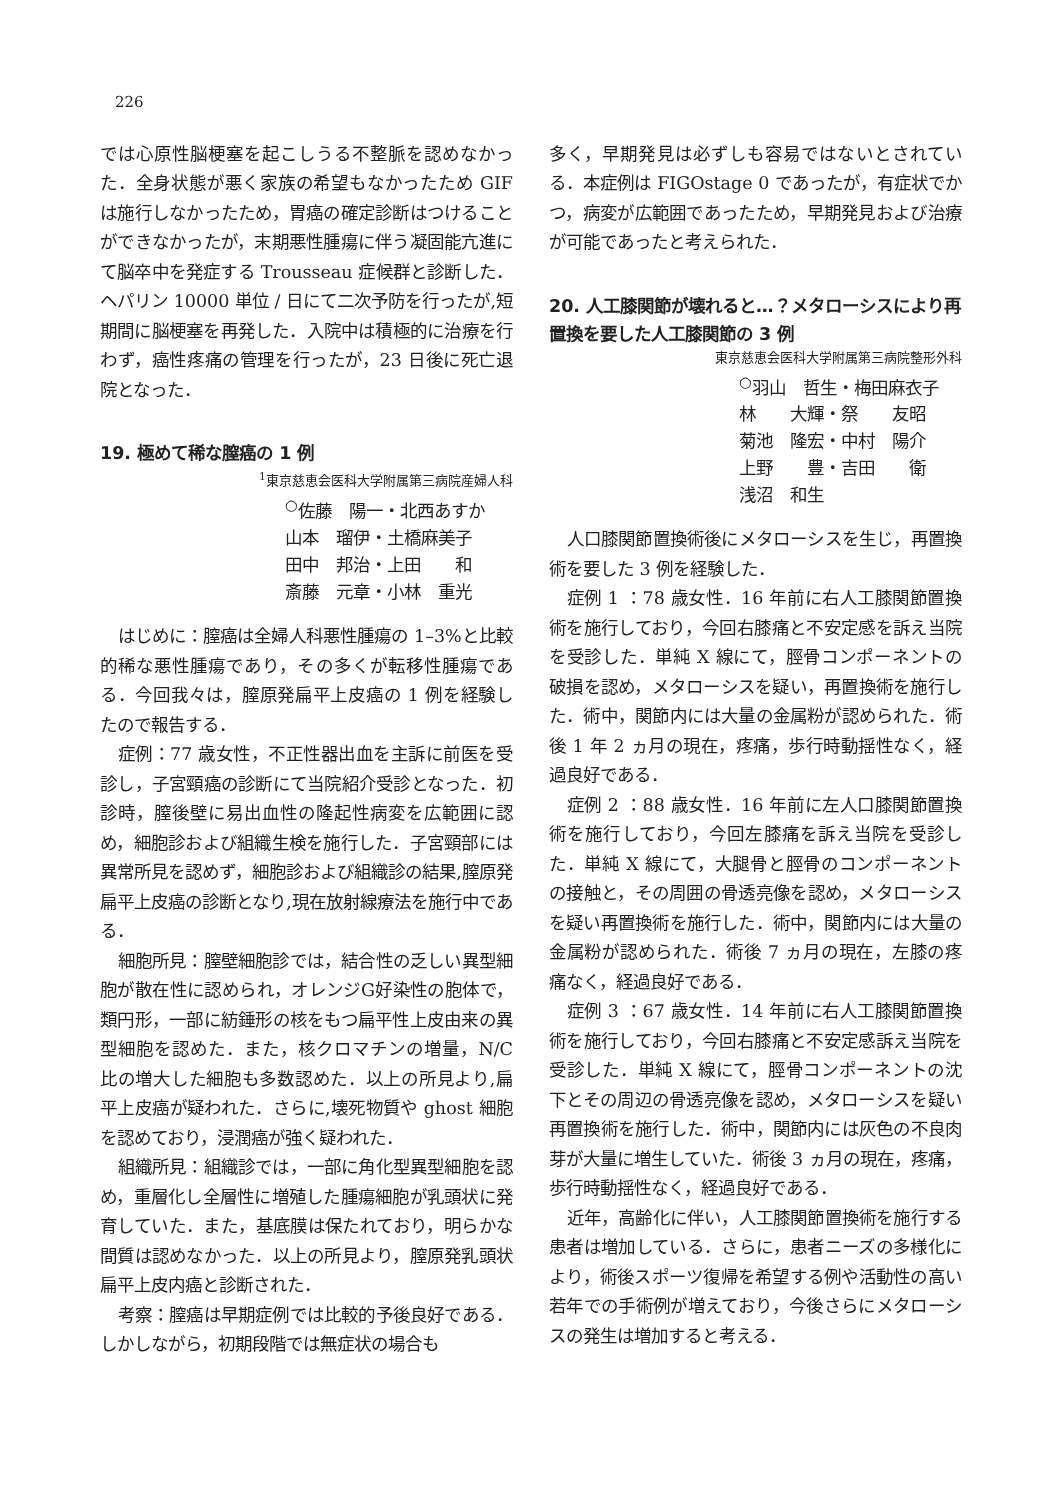226
では心原性脳梗塞を起こしうる不整脈を認めなかった．全身状態が悪く家族の希望もなかったため GIF は施行しなかったため，胃癌の確定診断はつけることができなかったが，末期悪性腫瘍に伴う凝固能亢進にて脳卒中を発症する Trousseau 症候群と診断した．ヘパリン 10000 単位 / 日にて二次予防を行ったが,短期間に脳梗塞を再発した．入院中は積極的に治療を行わず，癌性疼痛の管理を行ったが，23 日後に死亡退院となった．
19. 極めて稀な膣癌の 1 例
<sup>1</sup> 東京慈恵会医科大学附属第三病院産婦人科
<sup>○</sup>佐藤　陽一・北西あすか
山本　瑠伊・土橋麻美子
田中　邦治・上田　　和
斎藤　元章・小林　重光
はじめに：膣癌は全婦人科悪性腫瘍の 1–3%と比較的稀な悪性腫瘍であり，その多くが転移性腫瘍である．今回我々は，膣原発扁平上皮癌の 1 例を経験したので報告する．
症例：77 歳女性，不正性器出血を主訴に前医を受診し，子宮頸癌の診断にて当院紹介受診となった．初診時，膣後壁に易出血性の隆起性病変を広範囲に認め，細胞診および組織生検を施行した．子宮頸部には異常所見を認めず，細胞診および組織診の結果,膣原発扁平上皮癌の診断となり,現在放射線療法を施行中である．
細胞所見：膣壁細胞診では，結合性の乏しい異型細胞が散在性に認められ，オレンジG好染性の胞体で，類円形，一部に紡錘形の核をもつ扁平性上皮由来の異型細胞を認めた．また，核クロマチンの増量，N/C 比の増大した細胞も多数認めた．以上の所見より,扁平上皮癌が疑われた．さらに,壊死物質や ghost 細胞を認めており，浸潤癌が強く疑われた．
組織所見：組織診では，一部に角化型異型細胞を認め，重層化し全層性に増殖した腫瘍細胞が乳頭状に発育していた．また，基底膜は保たれており，明らかな間質は認めなかった．以上の所見より，膣原発乳頭状扁平上皮内癌と診断された．
考察：膣癌は早期症例では比較的予後良好である．しかしながら，初期段階では無症状の場合も
多く，早期発見は必ずしも容易ではないとされている．本症例は FIGOstage 0 であったが，有症状でかつ，病変が広範囲であったため，早期発見および治療が可能であったと考えられた．
20. 人工膝関節が壊れると…？メタローシスにより再置換を要した人工膝関節の 3 例
東京慈恵会医科大学附属第三病院整形外科
<sup>○</sup>羽山　哲生・梅田麻衣子
林　　大輝・祭　　友昭
菊池　隆宏・中村　陽介
上野　　豊・吉田　　衛
浅沼　和生
人口膝関節置換術後にメタローシスを生じ，再置換術を要した 3 例を経験した．
症例 1 ：78 歳女性．16 年前に右人工膝関節置換術を施行しており，今回右膝痛と不安定感を訴え当院を受診した．単純 X 線にて，脛骨コンポーネントの破損を認め，メタローシスを疑い，再置換術を施行した．術中，関節内には大量の金属粉が認められた．術後 1 年 2 ヵ月の現在，疼痛，歩行時動揺性なく，経過良好である．
症例 2 ：88 歳女性．16 年前に左人口膝関節置換術を施行しており，今回左膝痛を訴え当院を受診した．単純 X 線にて，大腿骨と脛骨のコンポーネントの接触と，その周囲の骨透亮像を認め，メタローシスを疑い再置換術を施行した．術中，関節内には大量の金属粉が認められた．術後 7 ヵ月の現在，左膝の疼痛なく，経過良好である．
症例 3 ：67 歳女性．14 年前に右人工膝関節置換術を施行しており，今回右膝痛と不安定感訴え当院を受診した．単純 X 線にて，脛骨コンポーネントの沈下とその周辺の骨透亮像を認め，メタローシスを疑い再置換術を施行した．術中，関節内には灰色の不良肉芽が大量に増生していた．術後 3 ヵ月の現在，疼痛，歩行時動揺性なく，経過良好である．
近年，高齢化に伴い，人工膝関節置換術を施行する患者は増加している．さらに，患者ニーズの多様化により，術後スポーツ復帰を希望する例や活動性の高い若年での手術例が増えており，今後さらにメタローシスの発生は増加すると考える．